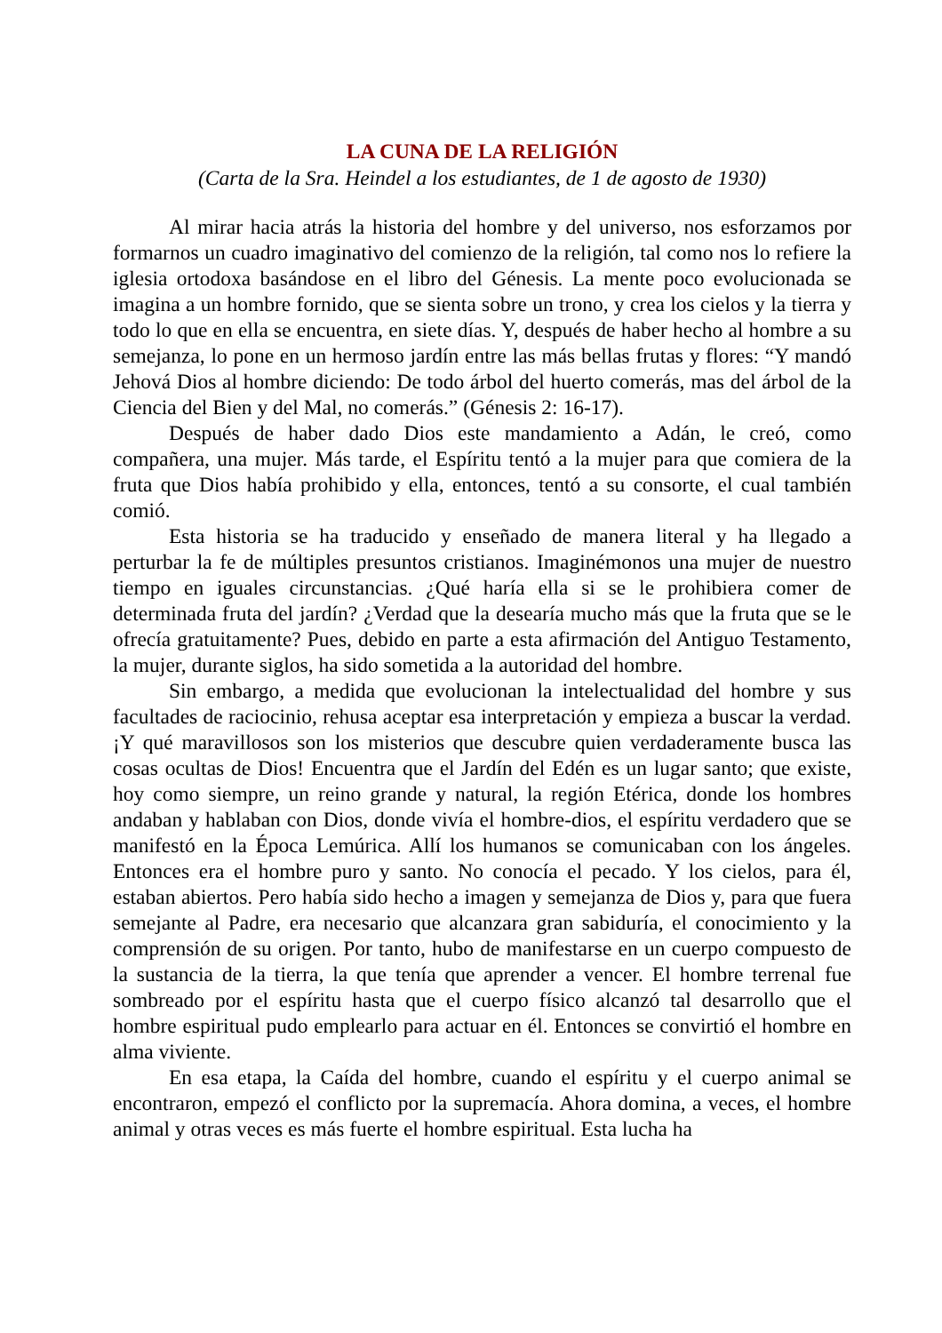LA CUNA DE LA RELIGIÓN
(Carta de la Sra. Heindel a los estudiantes, de 1 de agosto de 1930)
Al mirar hacia atrás la historia del hombre y del universo, nos esforzamos por formarnos un cuadro imaginativo del comienzo de la religión, tal como nos lo refiere la iglesia ortodoxa basándose en el libro del Génesis. La mente poco evolucionada se imagina a un hombre fornido, que se sienta sobre un trono, y crea los cielos y la tierra y todo lo que en ella se encuentra, en siete días. Y, después de haber hecho al hombre a su semejanza, lo pone en un hermoso jardín entre las más bellas frutas y flores: “Y mandó Jehová Dios al hombre diciendo: De todo árbol del huerto comerás, mas del árbol de la Ciencia del Bien y del Mal, no comerás.” (Génesis 2: 16-17).
Después de haber dado Dios este mandamiento a Adán, le creó, como compañera, una mujer. Más tarde, el Espíritu tentó a la mujer para que comiera de la fruta que Dios había prohibido y ella, entonces, tentó a su consorte, el cual también comió.
Esta historia se ha traducido y enseñado de manera literal y ha llegado a perturbar la fe de múltiples presuntos cristianos. Imaginémonos una mujer de nuestro tiempo en iguales circunstancias. ¿Qué haría ella si se le prohibiera comer de determinada fruta del jardín? ¿Verdad que la desearía mucho más que la fruta que se le ofrecía gratuitamente? Pues, debido en parte a esta afirmación del Antiguo Testamento, la mujer, durante siglos, ha sido sometida a la autoridad del hombre.
Sin embargo, a medida que evolucionan la intelectualidad del hombre y sus facultades de raciocinio, rehusa aceptar esa interpretación y empieza a buscar la verdad. ¡Y qué maravillosos son los misterios que descubre quien verdaderamente busca las cosas ocultas de Dios! Encuentra que el Jardín del Edén es un lugar santo; que existe, hoy como siempre, un reino grande y natural, la región Etérica, donde los hombres andaban y hablaban con Dios, donde vivía el hombre-dios, el espíritu verdadero que se manifestó en la Época Lemúrica. Allí los humanos se comunicaban con los ángeles. Entonces era el hombre puro y santo. No conocía el pecado. Y los cielos, para él, estaban abiertos. Pero había sido hecho a imagen y semejanza de Dios y, para que fuera semejante al Padre, era necesario que alcanzara gran sabiduría, el conocimiento y la comprensión de su origen. Por tanto, hubo de manifestarse en un cuerpo compuesto de la sustancia de la tierra, la que tenía que aprender a vencer. El hombre terrenal fue sombreado por el espíritu hasta que el cuerpo físico alcanzó tal desarrollo que el hombre espiritual pudo emplearlo para actuar en él. Entonces se convirtió el hombre en alma viviente.
En esa etapa, la Caída del hombre, cuando el espíritu y el cuerpo animal se encontraron, empezó el conflicto por la supremacía. Ahora domina, a veces, el hombre animal y otras veces es más fuerte el hombre espiritual. Esta lucha ha